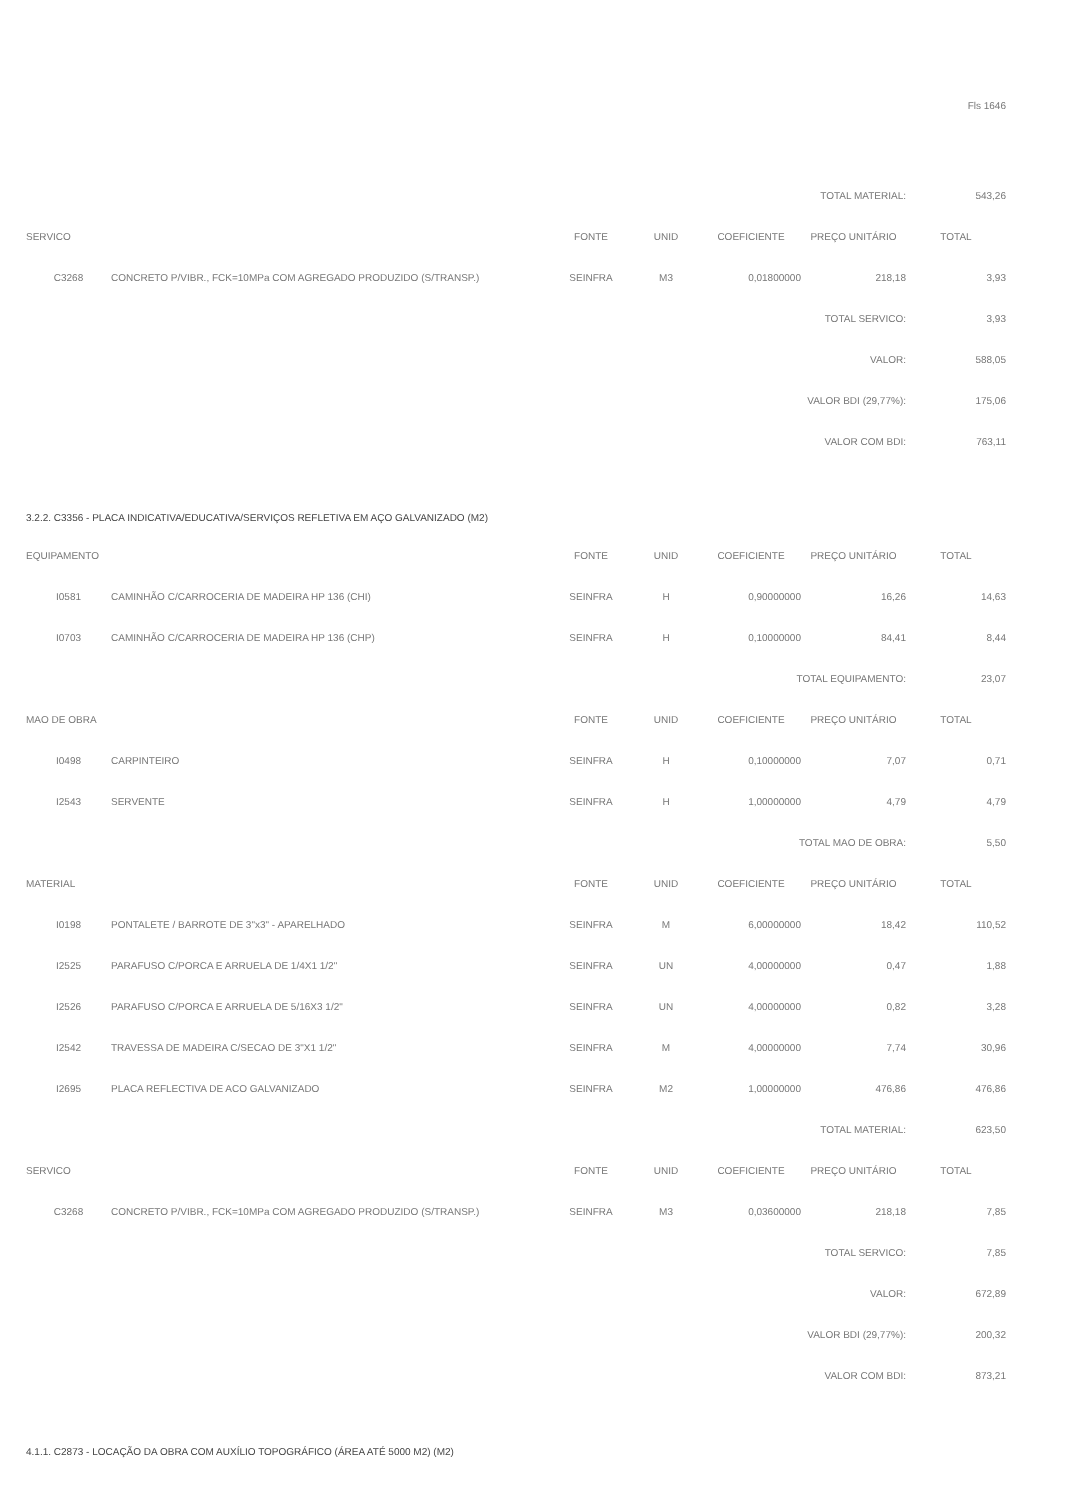Fls 1646
| TOTAL MATERIAL: | | | | | | 543,26 |
| SERVICO | | FONTE | UNID | COEFICIENTE | PREÇO UNITÁRIO | TOTAL |
| C3268 | CONCRETO P/VIBR., FCK=10MPa COM AGREGADO PRODUZIDO (S/TRANSP.) | SEINFRA | M3 | 0,01800000 | 218,18 | 3,93 |
| TOTAL SERVICO: | | | | | | 3,93 |
| VALOR: | | | | | | 588,05 |
| VALOR BDI (29,77%): | | | | | | 175,06 |
| VALOR COM BDI: | | | | | | 763,11 |
3.2.2. C3356 - PLACA INDICATIVA/EDUCATIVA/SERVIÇOS REFLETIVA EM AÇO GALVANIZADO (M2)
| EQUIPAMENTO | | FONTE | UNID | COEFICIENTE | PREÇO UNITÁRIO | TOTAL |
| --- | --- | --- | --- | --- | --- | --- |
| I0581 | CAMINHÃO C/CARROCERIA DE MADEIRA HP 136 (CHI) | SEINFRA | H | 0,90000000 | 16,26 | 14,63 |
| I0703 | CAMINHÃO C/CARROCERIA DE MADEIRA HP 136 (CHP) | SEINFRA | H | 0,10000000 | 84,41 | 8,44 |
| TOTAL EQUIPAMENTO: | | | | | | 23,07 |
| MAO DE OBRA | | FONTE | UNID | COEFICIENTE | PREÇO UNITÁRIO | TOTAL |
| I0498 | CARPINTEIRO | SEINFRA | H | 0,10000000 | 7,07 | 0,71 |
| I2543 | SERVENTE | SEINFRA | H | 1,00000000 | 4,79 | 4,79 |
| TOTAL MAO DE OBRA: | | | | | | 5,50 |
| MATERIAL | | FONTE | UNID | COEFICIENTE | PREÇO UNITÁRIO | TOTAL |
| I0198 | PONTALETE / BARROTE DE 3"x3" - APARELHADO | SEINFRA | M | 6,00000000 | 18,42 | 110,52 |
| I2525 | PARAFUSO C/PORCA E ARRUELA DE 1/4X1 1/2" | SEINFRA | UN | 4,00000000 | 0,47 | 1,88 |
| I2526 | PARAFUSO C/PORCA E ARRUELA DE 5/16X3 1/2" | SEINFRA | UN | 4,00000000 | 0,82 | 3,28 |
| I2542 | TRAVESSA DE MADEIRA C/SECAO DE 3"X1 1/2" | SEINFRA | M | 4,00000000 | 7,74 | 30,96 |
| I2695 | PLACA REFLECTIVA DE ACO GALVANIZADO | SEINFRA | M2 | 1,00000000 | 476,86 | 476,86 |
| TOTAL MATERIAL: | | | | | | 623,50 |
| SERVICO | | FONTE | UNID | COEFICIENTE | PREÇO UNITÁRIO | TOTAL |
| C3268 | CONCRETO P/VIBR., FCK=10MPa COM AGREGADO PRODUZIDO (S/TRANSP.) | SEINFRA | M3 | 0,03600000 | 218,18 | 7,85 |
| TOTAL SERVICO: | | | | | | 7,85 |
| VALOR: | | | | | | 672,89 |
| VALOR BDI (29,77%): | | | | | | 200,32 |
| VALOR COM BDI: | | | | | | 873,21 |
4.1.1. C2873 - LOCAÇÃO DA OBRA COM AUXÍLIO TOPOGRÁFICO (ÁREA ATÉ 5000 M2) (M2)